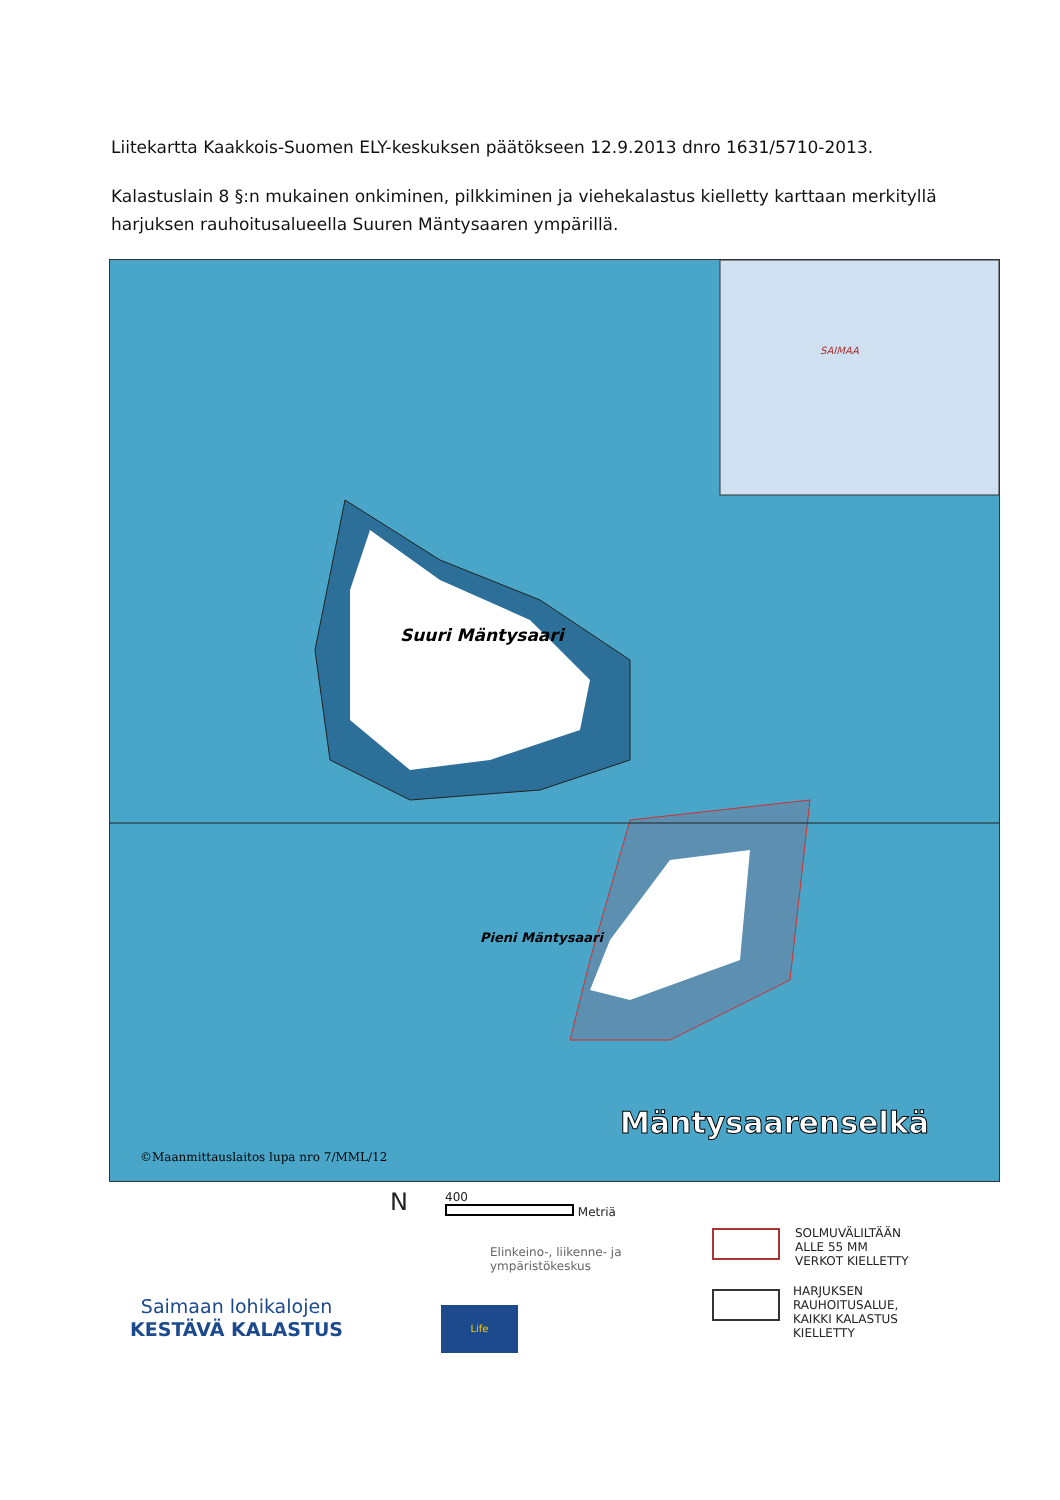Liitekartta Kaakkois-Suomen ELY-keskuksen päätökseen 12.9.2013 dnro 1631/5710-2013.
Kalastuslain 8 §:n mukainen onkiminen, pilkkiminen ja viehekalastus kielletty karttaan merkityllä harjuksen rauhoitusalueella Suuren Mäntysaaren ympärillä.
Suuri Mäntysaari
Pieni Mäntysaari
Mäntysaarenselkä
©Maanmittauslaitos lupa nro 7/MML/12
SAIMAA
N
400
Metriä
Elinkeino-, liikenne- ja
ympäristökeskus
Life
Saimaan lohikalojen
KESTÄVÄ KALASTUS
SOLMUVÄLILTÄÄN
ALLE 55 MM
VERKOT KIELLETTY
HARJUKSEN
RAUHOITUSALUE,
KAIKKI KALASTUS
KIELLETTY